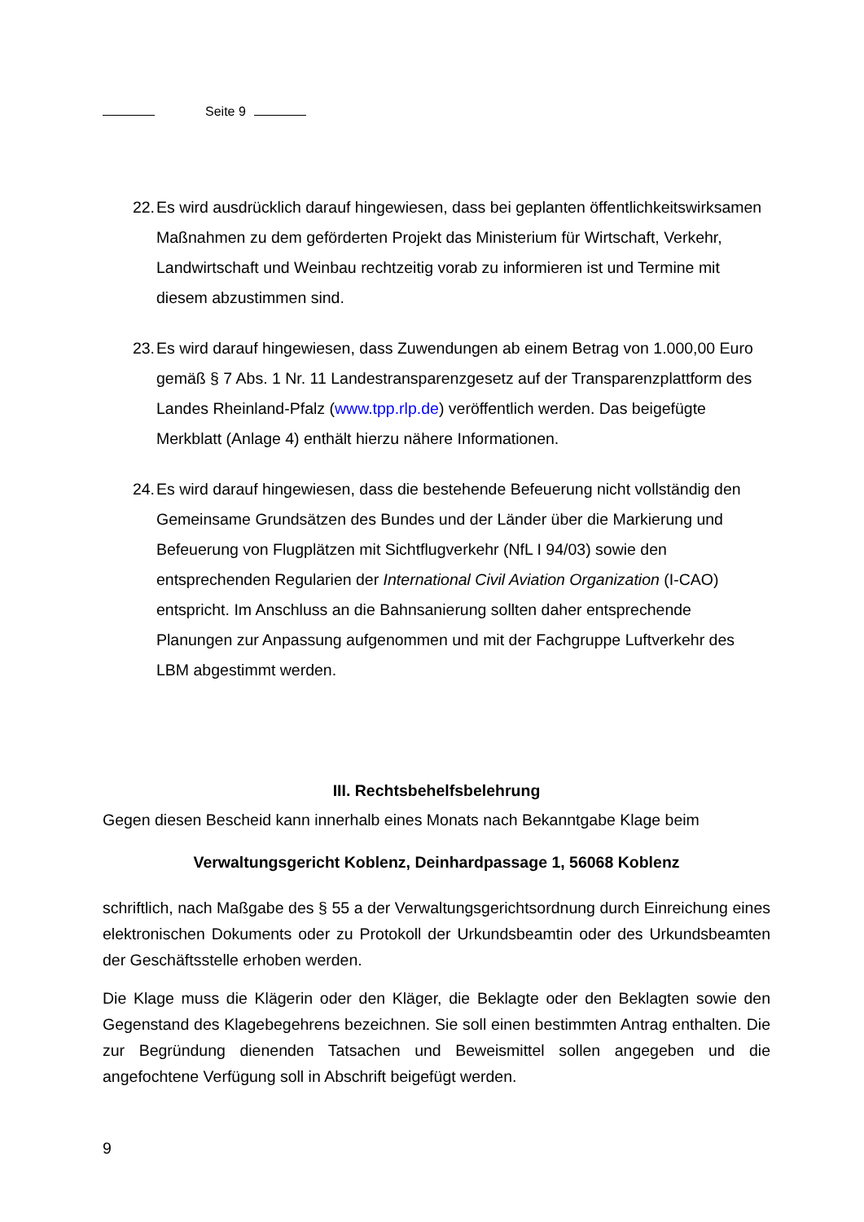Seite 9
22. Es wird ausdrücklich darauf hingewiesen, dass bei geplanten öffentlichkeits­wirksamen Maßnahmen zu dem geförderten Projekt das Ministerium für Wirt­schaft, Verkehr, Landwirtschaft und Weinbau rechtzeitig vorab zu informieren ist und Termine mit diesem abzustimmen sind.
23. Es wird darauf hingewiesen, dass Zuwendungen ab einem Betrag von 1.000,00 Euro gemäß § 7 Abs. 1 Nr. 11 Landestransparenzgesetz auf der Transparenz­plattform des Landes Rheinland-Pfalz (www.tpp.rlp.de) veröffentlich werden. Das beigefügte Merkblatt (Anlage 4) enthält hierzu nähere Informationen.
24. Es wird darauf hingewiesen, dass die bestehende Befeuerung nicht vollständig den Gemeinsame Grundsätzen des Bundes und der Länder über die Markie­rung und Befeuerung von Flugplätzen mit Sichtflugverkehr (NfL I 94/03) sowie den entsprechenden Regularien der International Civil Aviation Organization (I-CAO) entspricht. Im Anschluss an die Bahnsanierung sollten daher entspre­chende Planungen zur Anpassung aufgenommen und mit der Fachgruppe Luft­verkehr des LBM abgestimmt werden.
III. Rechtsbehelfsbelehrung
Gegen diesen Bescheid kann innerhalb eines Monats nach Bekanntgabe Klage beim
Verwaltungsgericht Koblenz, Deinhardpassage 1, 56068 Koblenz
schriftlich, nach Maßgabe des § 55 a der Verwaltungsgerichtsordnung durch Einrei­chung eines elektronischen Dokuments oder zu Protokoll der Urkundsbeamtin oder des Urkundsbeamten der Geschäftsstelle erhoben werden.
Die Klage muss die Klägerin oder den Kläger, die Beklagte oder den Beklagten sowie den Gegenstand des Klagebegehrens bezeichnen. Sie soll einen bestimmten Antrag enthalten. Die zur Begründung dienenden Tatsachen und Beweismittel sollen angege­ben und die angefochtene Verfügung soll in Abschrift beigefügt werden.
9